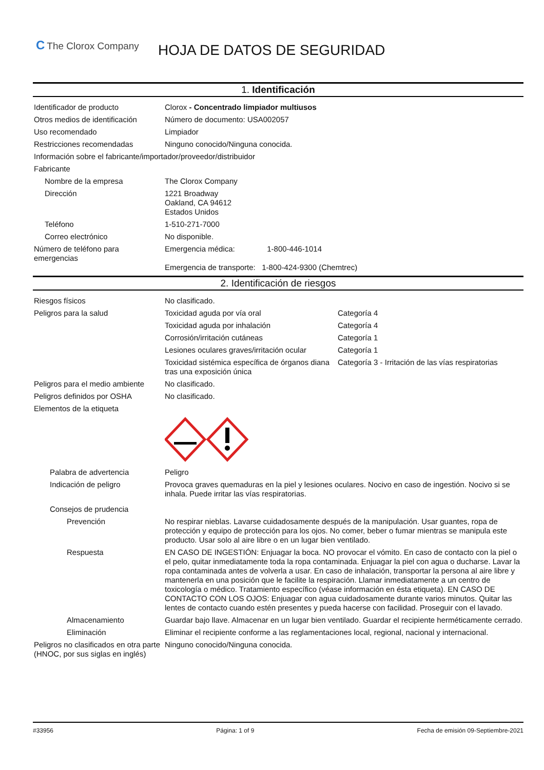C The Clorox Company
HOJA DE DATOS DE SEGURIDAD
1. Identificación
Identificador de producto Clorox - Concentrado limpiador multiusos
Otros medios de identificación
Número de documento: USA002057
Uso recomendado Limpiador
Restricciones recomendadas Ninguno conocido/Ninguna conocida.
Información sobre el fabricante/importador/proveedor/distribuidor
Fabricante
Nombre de la empresa The Clorox Company
Dirección 1221 Broadway
Oakland, CA 94612
Estados Unidos
Teléfono 1-510-271-7000
Correo electrónico No disponible.
Número de teléfono para emergencias
Emergencia médica: 1-800-446-1014
Emergencia de transporte: 1-800-424-9300 (Chemtrec)
2. Identificación de riesgos
Riesgos físicos No clasificado.
Peligros para la salud Toxicidad aguda por vía oral Categoría 4
Toxicidad aguda por inhalación Categoría 4
Corrosión/irritación cutáneas Categoría 1
Lesiones oculares graves/irritación ocular
Categoría 1
Toxicidad sistémica específica de órganos diana tras una exposición única
Categoría 3 - Irritación de las vías respiratorias
Peligros para el medio ambiente
No clasificado.
Peligros definidos por OSHA No clasificado.
Elementos de la etiqueta
Palabra de advertencia Peligro
Indicación de peligro Provoca graves quemaduras en la piel y lesiones oculares. Nocivo en caso de ingestión. Nocivo si se inhala. Puede irritar las vías respiratorias.
Consejos de prudencia
Prevención No respirar nieblas. Lavarse cuidadosamente después de la manipulación. Usar guantes, ropa de protección y equipo de protección para los ojos. No comer, beber o fumar mientras se manipula este producto. Usar solo al aire libre o en un lugar bien ventilado.
Respuesta EN CASO DE INGESTIÓN: Enjuagar la boca. NO provocar el vómito. En caso de contacto con la piel o el pelo, quitar inmediatamente toda la ropa contaminada. Enjuagar la piel con agua o ducharse. Lavar la ropa contaminada antes de volverla a usar. En caso de inhalación, transportar la persona al aire libre y mantenerla en una posición que le facilite la respiración. Llamar inmediatamente a un centro de toxicología o médico. Tratamiento específico (véase información en ésta etiqueta). EN CASO DE CONTACTO CON LOS OJOS: Enjuagar con agua cuidadosamente durante varios minutos. Quitar las lentes de contacto cuando estén presentes y pueda hacerse con facilidad. Proseguir con el lavado.
Almacenamiento Guardar bajo llave. Almacenar en un lugar bien ventilado. Guardar el recipiente herméticamente cerrado.
Eliminación Eliminar el recipiente conforme a las reglamentaciones local, regional, nacional y internacional.
Peligros no clasificados en otra parte (HNOC, por sus siglas en inglés)
Ninguno conocido/Ninguna conocida.
#33956 Página: 1 of 9 Fecha de emisión 09-Septiembre-2021